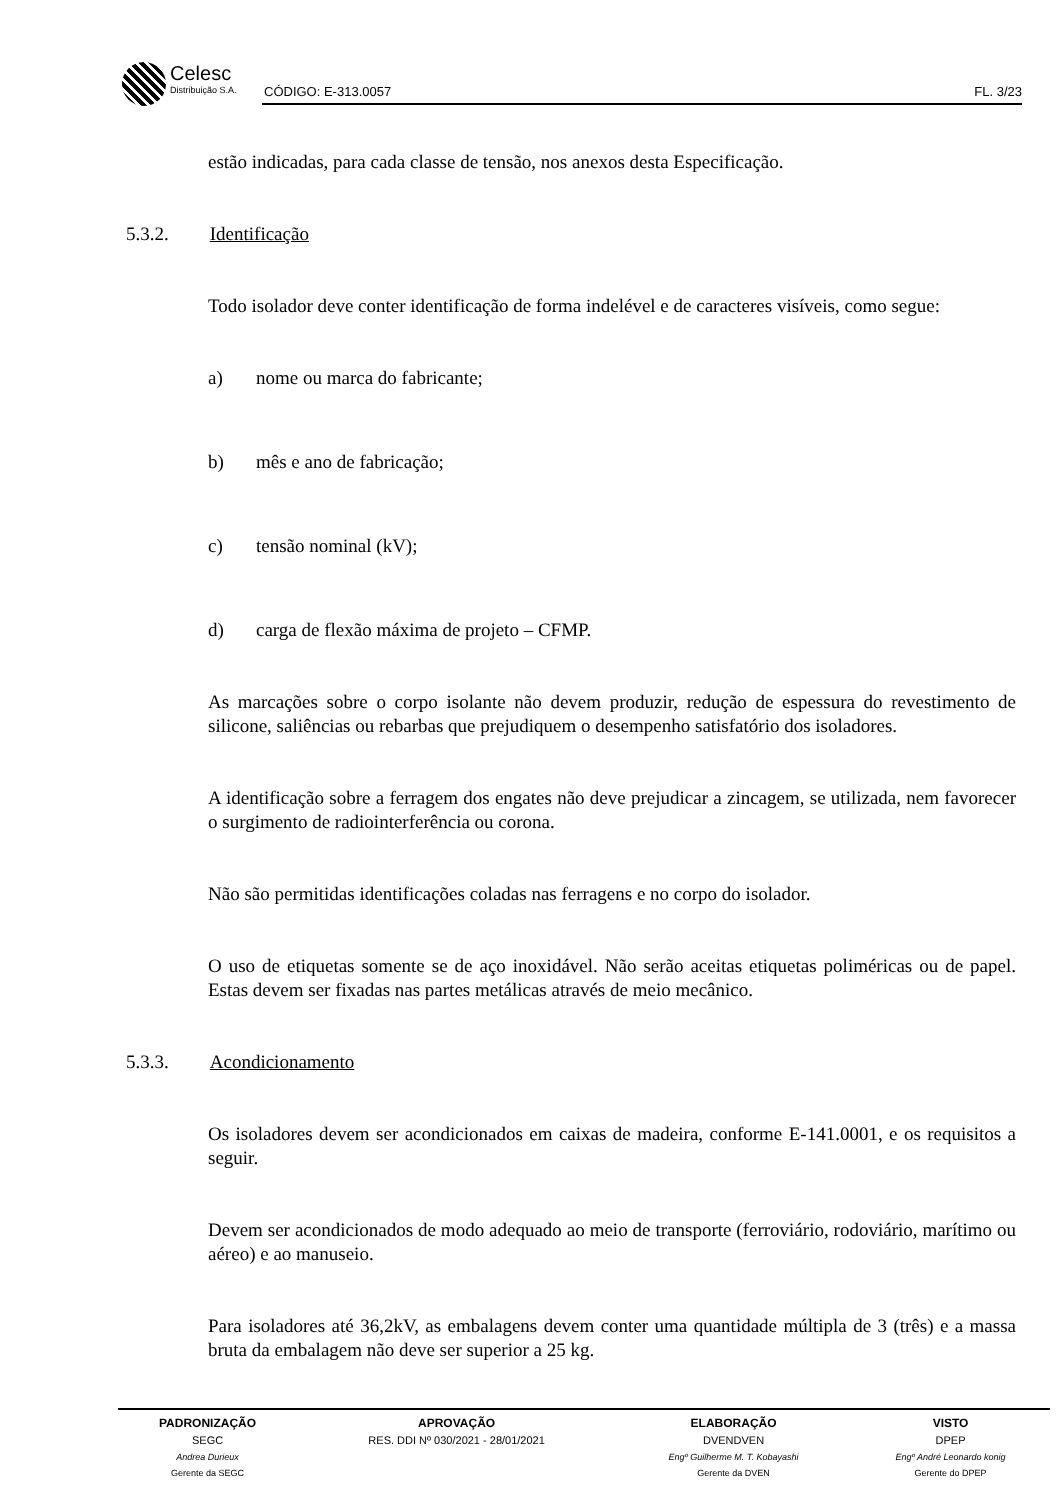Celesc Distribuição S.A.
CÓDIGO: E-313.0057 FL. 3/23
estão indicadas, para cada classe de tensão, nos anexos desta Especificação.
5.3.2. Identificação
Todo isolador deve conter identificação de forma indelével e de caracteres visíveis, como segue:
a) nome ou marca do fabricante;
b) mês e ano de fabricação;
c) tensão nominal (kV);
d) carga de flexão máxima de projeto – CFMP.
As marcações sobre o corpo isolante não devem produzir, redução de espessura do revestimento de silicone, saliências ou rebarbas que prejudiquem o desempenho satisfatório dos isoladores.
A identificação sobre a ferragem dos engates não deve prejudicar a zincagem, se utilizada, nem favorecer o surgimento de radiointerferência ou corona.
Não são permitidas identificações coladas nas ferragens e no corpo do isolador.
O uso de etiquetas somente se de aço inoxidável. Não serão aceitas etiquetas poliméricas ou de papel. Estas devem ser fixadas nas partes metálicas através de meio mecânico.
5.3.3. Acondicionamento
Os isoladores devem ser acondicionados em caixas de madeira, conforme E-141.0001, e os requisitos a seguir.
Devem ser acondicionados de modo adequado ao meio de transporte (ferroviário, rodoviário, marítimo ou aéreo) e ao manuseio.
Para isoladores até 36,2kV, as embalagens devem conter uma quantidade múltipla de 3 (três) e a massa bruta da embalagem não deve ser superior a 25 kg.
| PADRONIZAÇÃO | APROVAÇÃO | ELABORAÇÃO | VISTO |
| --- | --- | --- | --- |
| SEGC | RES. DDI Nº 030/2021 - 28/01/2021 | DVENDVEN | DPEP |
| Andrea Durieux | | Engº Guilherme M. T. Kobayashi | Engº André Leonardo konig |
| Gerente da SEGC | | Gerente da DVEN | Gerente do DPEP |